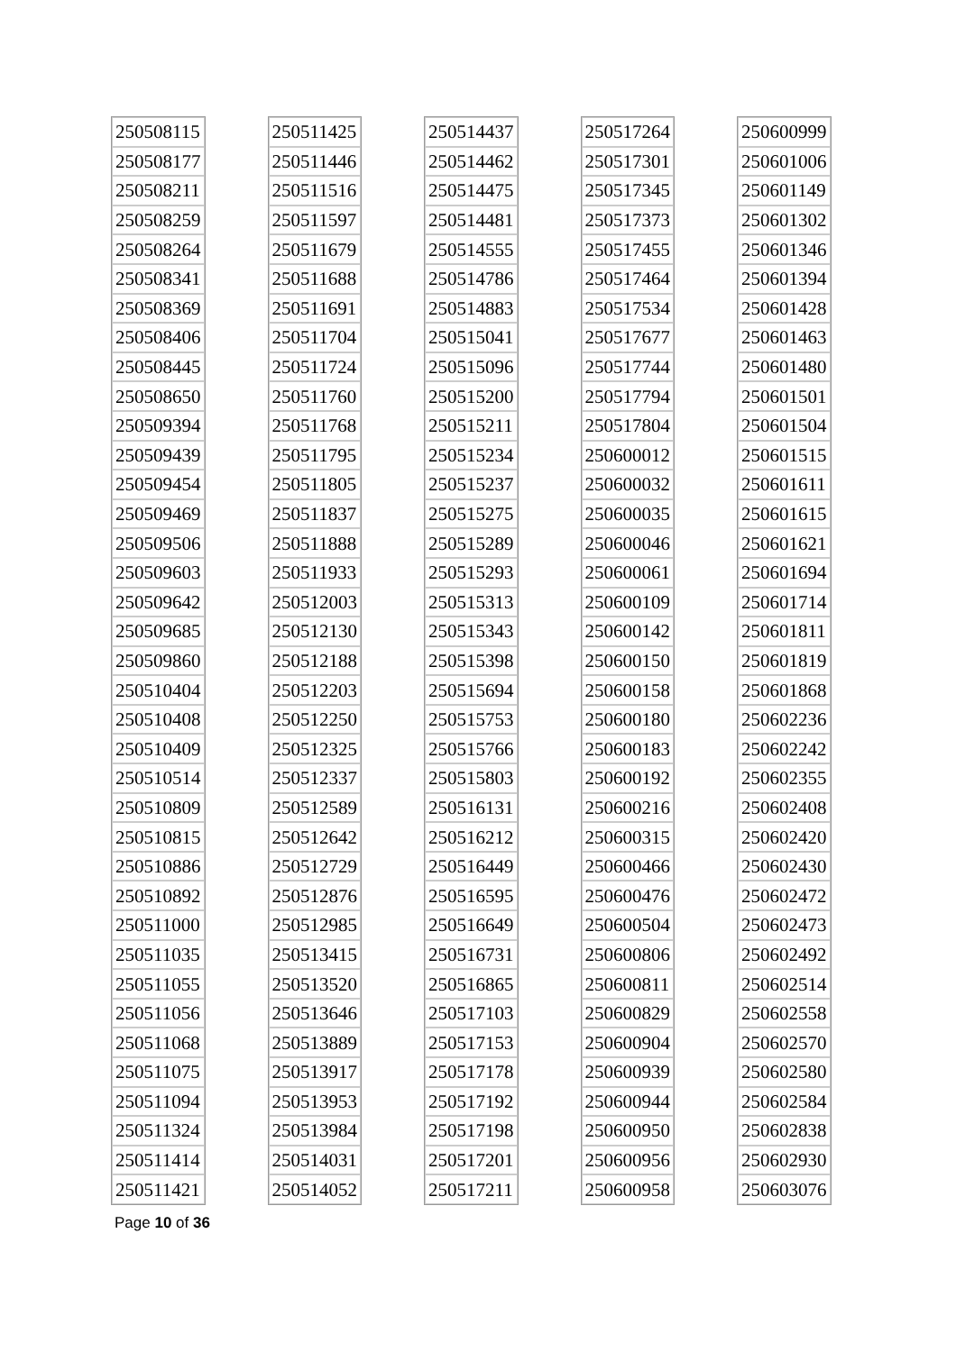| 250508115 |
| 250508177 |
| 250508211 |
| 250508259 |
| 250508264 |
| 250508341 |
| 250508369 |
| 250508406 |
| 250508445 |
| 250508650 |
| 250509394 |
| 250509439 |
| 250509454 |
| 250509469 |
| 250509506 |
| 250509603 |
| 250509642 |
| 250509685 |
| 250509860 |
| 250510404 |
| 250510408 |
| 250510409 |
| 250510514 |
| 250510809 |
| 250510815 |
| 250510886 |
| 250510892 |
| 250511000 |
| 250511035 |
| 250511055 |
| 250511056 |
| 250511068 |
| 250511075 |
| 250511094 |
| 250511324 |
| 250511414 |
| 250511421 |
| 250511425 |
| 250511446 |
| 250511516 |
| 250511597 |
| 250511679 |
| 250511688 |
| 250511691 |
| 250511704 |
| 250511724 |
| 250511760 |
| 250511768 |
| 250511795 |
| 250511805 |
| 250511837 |
| 250511888 |
| 250511933 |
| 250512003 |
| 250512130 |
| 250512188 |
| 250512203 |
| 250512250 |
| 250512325 |
| 250512337 |
| 250512589 |
| 250512642 |
| 250512729 |
| 250512876 |
| 250512985 |
| 250513415 |
| 250513520 |
| 250513646 |
| 250513889 |
| 250513917 |
| 250513953 |
| 250513984 |
| 250514031 |
| 250514052 |
| 250514437 |
| 250514462 |
| 250514475 |
| 250514481 |
| 250514555 |
| 250514786 |
| 250514883 |
| 250515041 |
| 250515096 |
| 250515200 |
| 250515211 |
| 250515234 |
| 250515237 |
| 250515275 |
| 250515289 |
| 250515293 |
| 250515313 |
| 250515343 |
| 250515398 |
| 250515694 |
| 250515753 |
| 250515766 |
| 250515803 |
| 250516131 |
| 250516212 |
| 250516449 |
| 250516595 |
| 250516649 |
| 250516731 |
| 250516865 |
| 250517103 |
| 250517153 |
| 250517178 |
| 250517192 |
| 250517198 |
| 250517201 |
| 250517211 |
| 250517264 |
| 250517301 |
| 250517345 |
| 250517373 |
| 250517455 |
| 250517464 |
| 250517534 |
| 250517677 |
| 250517744 |
| 250517794 |
| 250517804 |
| 250600012 |
| 250600032 |
| 250600035 |
| 250600046 |
| 250600061 |
| 250600109 |
| 250600142 |
| 250600150 |
| 250600158 |
| 250600180 |
| 250600183 |
| 250600192 |
| 250600216 |
| 250600315 |
| 250600466 |
| 250600476 |
| 250600504 |
| 250600806 |
| 250600811 |
| 250600829 |
| 250600904 |
| 250600939 |
| 250600944 |
| 250600950 |
| 250600956 |
| 250600958 |
| 250600999 |
| 250601006 |
| 250601149 |
| 250601302 |
| 250601346 |
| 250601394 |
| 250601428 |
| 250601463 |
| 250601480 |
| 250601501 |
| 250601504 |
| 250601515 |
| 250601611 |
| 250601615 |
| 250601621 |
| 250601694 |
| 250601714 |
| 250601811 |
| 250601819 |
| 250601868 |
| 250602236 |
| 250602242 |
| 250602355 |
| 250602408 |
| 250602420 |
| 250602430 |
| 250602472 |
| 250602473 |
| 250602492 |
| 250602514 |
| 250602558 |
| 250602570 |
| 250602580 |
| 250602584 |
| 250602838 |
| 250602930 |
| 250603076 |
Page 10 of 36